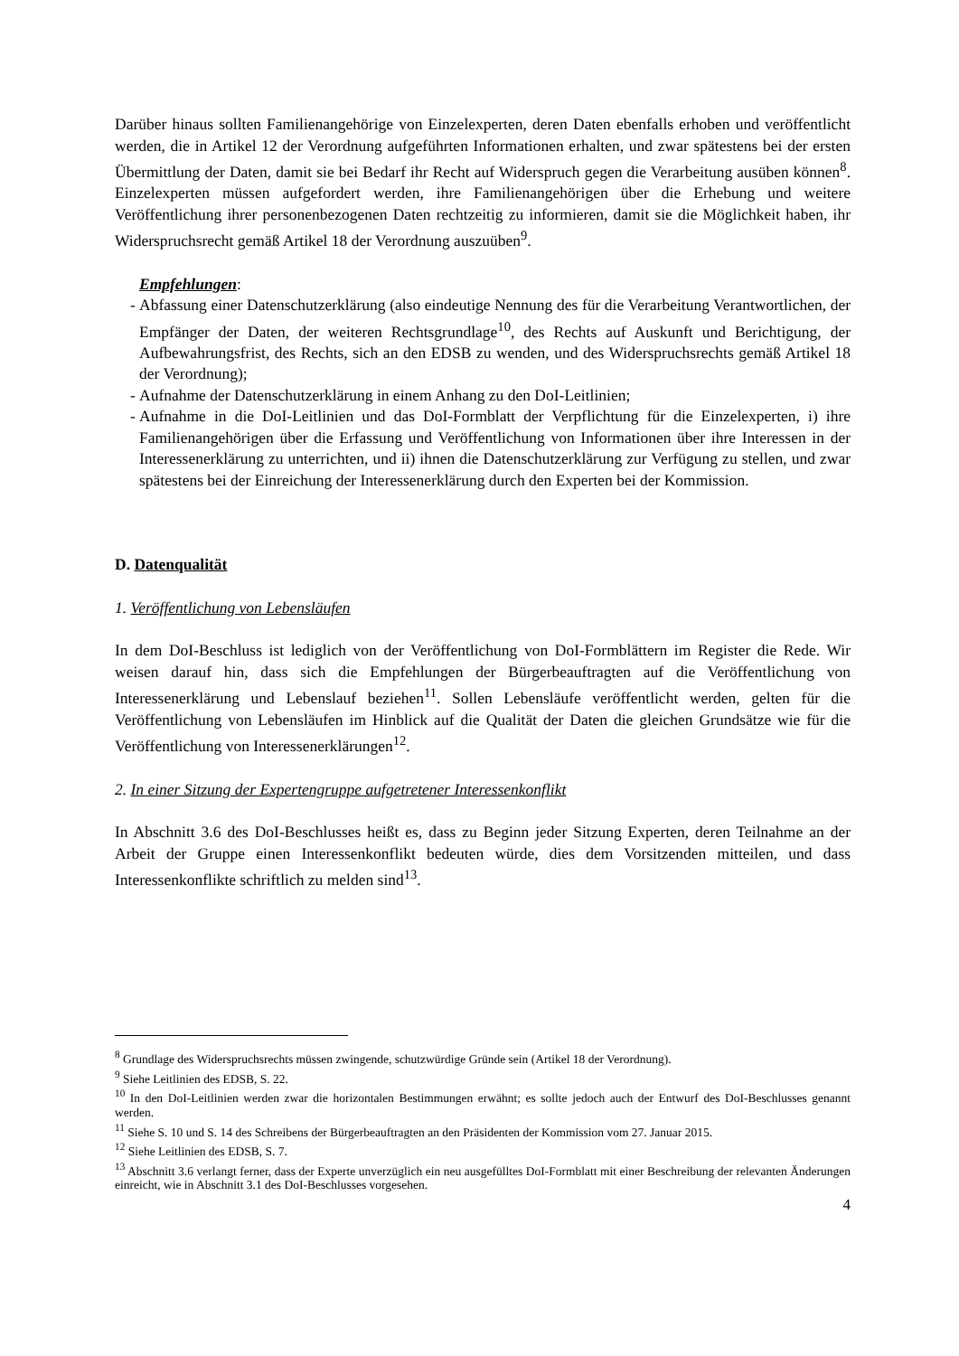Darüber hinaus sollten Familienangehörige von Einzelexperten, deren Daten ebenfalls erhoben und veröffentlicht werden, die in Artikel 12 der Verordnung aufgeführten Informationen erhalten, und zwar spätestens bei der ersten Übermittlung der Daten, damit sie bei Bedarf ihr Recht auf Widerspruch gegen die Verarbeitung ausüben können<sup>8</sup>. Einzelexperten müssen aufgefordert werden, ihre Familienangehörigen über die Erhebung und weitere Veröffentlichung ihrer personenbezogenen Daten rechtzeitig zu informieren, damit sie die Möglichkeit haben, ihr Widerspruchsrecht gemäß Artikel 18 der Verordnung auszuüben<sup>9</sup>.
Empfehlungen:
- Abfassung einer Datenschutzerklärung (also eindeutige Nennung des für die Verarbeitung Verantwortlichen, der Empfänger der Daten, der weiteren Rechtsgrundlage<sup>10</sup>, des Rechts auf Auskunft und Berichtigung, der Aufbewahrungsfrist, des Rechts, sich an den EDSB zu wenden, und des Widerspruchsrechts gemäß Artikel 18 der Verordnung);
- Aufnahme der Datenschutzerklärung in einem Anhang zu den DoI-Leitlinien;
- Aufnahme in die DoI-Leitlinien und das DoI-Formblatt der Verpflichtung für die Einzelexperten, i) ihre Familienangehörigen über die Erfassung und Veröffentlichung von Informationen über ihre Interessen in der Interessenerklärung zu unterrichten, und ii) ihnen die Datenschutzerklärung zur Verfügung zu stellen, und zwar spätestens bei der Einreichung der Interessenerklärung durch den Experten bei der Kommission.
D. Datenqualität
1. Veröffentlichung von Lebensläufen
In dem DoI-Beschluss ist lediglich von der Veröffentlichung von DoI-Formblättern im Register die Rede. Wir weisen darauf hin, dass sich die Empfehlungen der Bürgerbeauftragten auf die Veröffentlichung von Interessenerklärung und Lebenslauf beziehen<sup>11</sup>. Sollen Lebensläufe veröffentlicht werden, gelten für die Veröffentlichung von Lebensläufen im Hinblick auf die Qualität der Daten die gleichen Grundsätze wie für die Veröffentlichung von Interessenerklärungen<sup>12</sup>.
2. In einer Sitzung der Expertengruppe aufgetretener Interessenkonflikt
In Abschnitt 3.6 des DoI-Beschlusses heißt es, dass zu Beginn jeder Sitzung Experten, deren Teilnahme an der Arbeit der Gruppe einen Interessenkonflikt bedeuten würde, dies dem Vorsitzenden mitteilen, und dass Interessenkonflikte schriftlich zu melden sind<sup>13</sup>.
<sup>8</sup> Grundlage des Widerspruchsrechts müssen zwingende, schutzwürdige Gründe sein (Artikel 18 der Verordnung).
<sup>9</sup> Siehe Leitlinien des EDSB, S. 22.
<sup>10</sup> In den DoI-Leitlinien werden zwar die horizontalen Bestimmungen erwähnt; es sollte jedoch auch der Entwurf des DoI-Beschlusses genannt werden.
<sup>11</sup> Siehe S. 10 und S. 14 des Schreibens der Bürgerbeauftragten an den Präsidenten der Kommission vom 27. Januar 2015.
<sup>12</sup> Siehe Leitlinien des EDSB, S. 7.
<sup>13</sup> Abschnitt 3.6 verlangt ferner, dass der Experte unverzüglich ein neu ausgefülltes DoI-Formblatt mit einer Beschreibung der relevanten Änderungen einreicht, wie in Abschnitt 3.1 des DoI-Beschlusses vorgesehen.
4